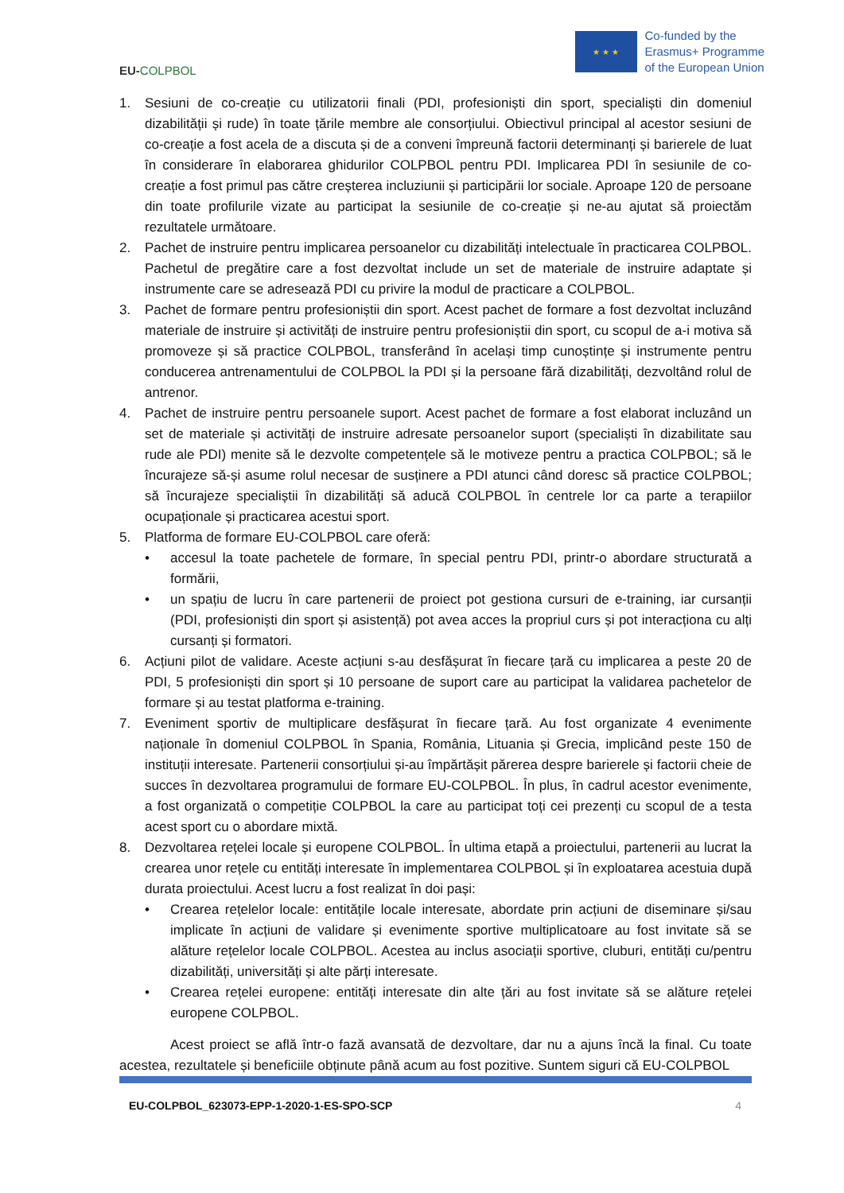EU-COLPBOL
★ ★ ★
Co-funded by the
Erasmus+ Programme
of the European Union
1. Sesiuni de co-creație cu utilizatorii finali (PDI, profesioniști din sport, specialiști din domeniul dizabilității și rude) în toate țările membre ale consorțiului. Obiectivul principal al acestor sesiuni de co-creație a fost acela de a discuta și de a conveni împreună factorii determinanți și barierele de luat în considerare în elaborarea ghidurilor COLPBOL pentru PDI. Implicarea PDI în sesiunile de co-creație a fost primul pas către creșterea incluziunii și participării lor sociale. Aproape 120 de persoane din toate profilurile vizate au participat la sesiunile de co-creație și ne-au ajutat să proiectăm rezultatele următoare.
2. Pachet de instruire pentru implicarea persoanelor cu dizabilități intelectuale în practicarea COLPBOL. Pachetul de pregătire care a fost dezvoltat include un set de materiale de instruire adaptate și instrumente care se adresează PDI cu privire la modul de practicare a COLPBOL.
3. Pachet de formare pentru profesioniștii din sport. Acest pachet de formare a fost dezvoltat incluzând materiale de instruire și activități de instruire pentru profesioniștii din sport, cu scopul de a-i motiva să promoveze și să practice COLPBOL, transferând în același timp cunoștințe și instrumente pentru conducerea antrenamentului de COLPBOL la PDI și la persoane fără dizabilități, dezvoltând rolul de antrenor.
4. Pachet de instruire pentru persoanele suport. Acest pachet de formare a fost elaborat incluzând un set de materiale și activități de instruire adresate persoanelor suport (specialiști în dizabilitate sau rude ale PDI) menite să le dezvolte competențele să le motiveze pentru a practica COLPBOL; să le încurajeze să-și asume rolul necesar de susținere a PDI atunci când doresc să practice COLPBOL; să încurajeze specialiștii în dizabilități să aducă COLPBOL în centrele lor ca parte a terapiilor ocupaționale și practicarea acestui sport.
5. Platforma de formare EU-COLPBOL care oferă:
• accesul la toate pachetele de formare, în special pentru PDI, printr-o abordare structurată a formării,
• un spațiu de lucru în care partenerii de proiect pot gestiona cursuri de e-training, iar cursanții (PDI, profesioniști din sport și asistență) pot avea acces la propriul curs și pot interacționa cu alți cursanți și formatori.
6. Acțiuni pilot de validare. Aceste acțiuni s-au desfășurat în fiecare țară cu implicarea a peste 20 de PDI, 5 profesioniști din sport și 10 persoane de suport care au participat la validarea pachetelor de formare și au testat platforma e-training.
7. Eveniment sportiv de multiplicare desfășurat în fiecare țară. Au fost organizate 4 evenimente naționale în domeniul COLPBOL în Spania, România, Lituania și Grecia, implicând peste 150 de instituții interesate. Partenerii consorțiului și-au împărtășit părerea despre barierele și factorii cheie de succes în dezvoltarea programului de formare EU-COLPBOL. În plus, în cadrul acestor evenimente, a fost organizată o competiție COLPBOL la care au participat toți cei prezenți cu scopul de a testa acest sport cu o abordare mixtă.
8. Dezvoltarea rețelei locale și europene COLPBOL. În ultima etapă a proiectului, partenerii au lucrat la crearea unor rețele cu entități interesate în implementarea COLPBOL și în exploatarea acestuia după durata proiectului. Acest lucru a fost realizat în doi pași:
• Crearea rețelelor locale: entitățile locale interesate, abordate prin acțiuni de diseminare și/sau implicate în acțiuni de validare și evenimente sportive multiplicatoare au fost invitate să se alăture rețelelor locale COLPBOL. Acestea au inclus asociații sportive, cluburi, entități cu/pentru dizabilități, universități și alte părți interesate.
• Crearea rețelei europene: entități interesate din alte țări au fost invitate să se alăture rețelei europene COLPBOL.
Acest proiect se află într-o fază avansată de dezvoltare, dar nu a ajuns încă la final. Cu toate acestea, rezultatele și beneficiile obținute până acum au fost pozitive. Suntem siguri că EU-COLPBOL
EU-COLPBOL_623073-EPP-1-2020-1-ES-SPO-SCP 4